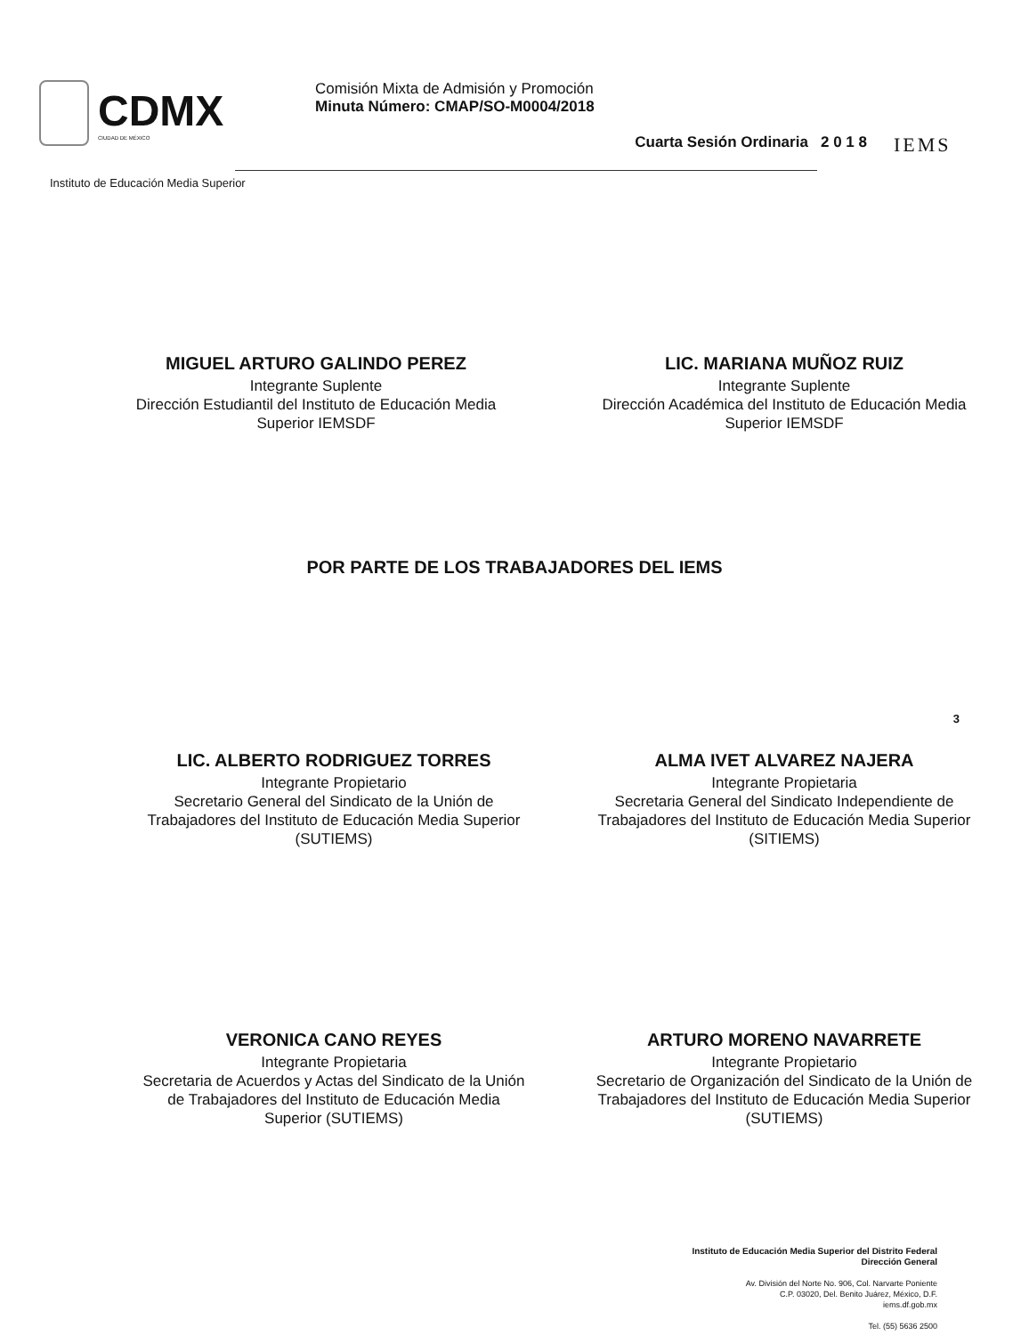CDMX
CIUDAD DE MÉXICO
Comisión Mixta de Admisión y Promoción
Minuta Número: CMAP/SO-M0004/2018
Cuarta Sesión Ordinaria 2 0 1 8
IEMS
Instituto de Educación Media Superior
MIGUEL ARTURO GALINDO PEREZ
Integrante Suplente
Dirección Estudiantil del Instituto de Educación Media Superior IEMSDF
LIC. MARIANA MUÑOZ RUIZ
Integrante Suplente
Dirección Académica del Instituto de Educación Media Superior IEMSDF
POR PARTE DE LOS TRABAJADORES DEL IEMS
LIC. ALBERTO RODRIGUEZ TORRES
Integrante Propietario
Secretario General del Sindicato de la Unión de Trabajadores del Instituto de Educación Media Superior (SUTIEMS)
ALMA IVET ALVAREZ NAJERA
Integrante Propietaria
Secretaria General del Sindicato Independiente de Trabajadores del Instituto de Educación Media Superior (SITIEMS)
VERONICA CANO REYES
Integrante Propietaria
Secretaria de Acuerdos y Actas del Sindicato de la Unión de Trabajadores del Instituto de Educación Media Superior (SUTIEMS)
ARTURO MORENO NAVARRETE
Integrante Propietario
Secretario de Organización del Sindicato de la Unión de Trabajadores del Instituto de Educación Media Superior (SUTIEMS)
3
Instituto de Educación Media Superior del Distrito Federal
Dirección General
Av. División del Norte No. 906, Col. Narvarte Poniente
C.P. 03020, Del. Benito Juárez, México, D.F.
iems.df.gob.mx
Tel. (55) 5636 2500